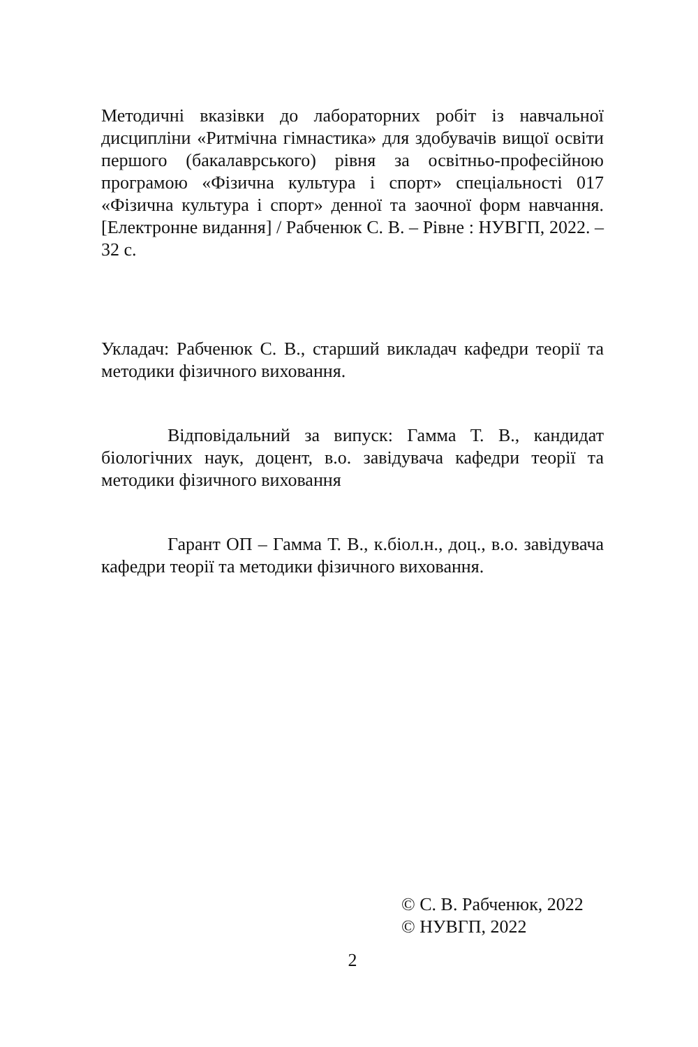Методичні вказівки до лабораторних робіт із навчальної дисципліни «Ритмічна гімнастика» для здобувачів вищої освіти першого (бакалаврського) рівня за освітньо-професійною програмою «Фізична культура і спорт» спеціальності 017 «Фізична культура і спорт» денної та заочної форм навчання. [Електронне видання] / Рабченюк С. В. – Рівне : НУВГП, 2022. – 32 с.
Укладач: Рабченюк С. В., старший викладач кафедри теорії та методики фізичного виховання.
Відповідальний за випуск: Гамма Т. В., кандидат біологічних наук, доцент, в.о. завідувача кафедри теорії та методики фізичного виховання
Гарант ОП – Гамма Т. В., к.біол.н., доц., в.о. завідувача кафедри теорії та методики фізичного виховання.
© С. В. Рабченюк, 2022
© НУВГП, 2022
2